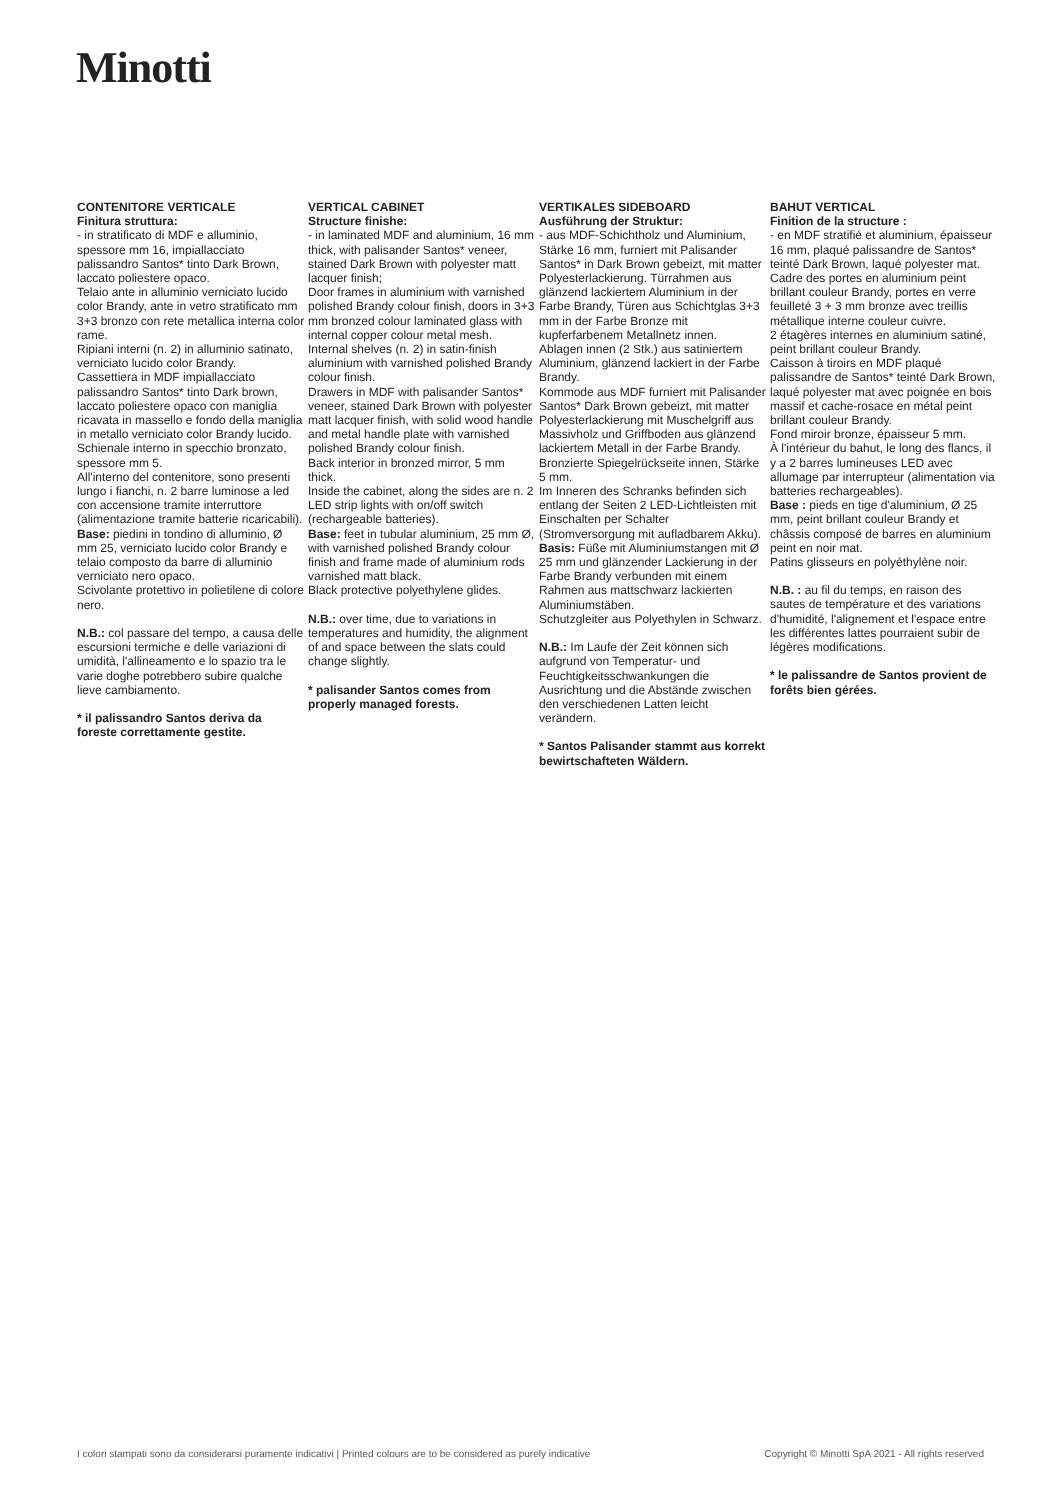Minotti
CONTENITORE VERTICALE
Finitura struttura:
- in stratificato di MDF e alluminio, spessore mm 16, impiallacciato palissandro Santos* tinto Dark Brown, laccato poliestere opaco.
Telaio ante in alluminio verniciato lucido color Brandy, ante in vetro stratificato mm 3+3 bronzo con rete metallica interna color rame.
Ripiani interni (n. 2) in alluminio satinato, verniciato lucido color Brandy.
Cassettiera in MDF impiallacciato palissandro Santos* tinto Dark brown, laccato poliestere opaco con maniglia ricavata in massello e fondo della maniglia in metallo verniciato color Brandy lucido.
Schienale interno in specchio bronzato, spessore mm 5.
All'interno del contenitore, sono presenti lungo i fianchi, n. 2 barre luminose a led con accensione tramite interruttore (alimentazione tramite batterie ricaricabili).
Base: piedini in tondino di alluminio, Ø mm 25, verniciato lucido color Brandy e telaio composto da barre di alluminio verniciato nero opaco.
Scivolante protettivo in polietilene di colore nero.
N.B.: col passare del tempo, a causa delle escursioni termiche e delle variazioni di umidità, l'allineamento e lo spazio tra le varie doghe potrebbero subire qualche lieve cambiamento.
* il palissandro Santos deriva da foreste correttamente gestite.
VERTICAL CABINET
Structure finishe:
- in laminated MDF and aluminium, 16 mm thick, with palisander Santos* veneer, stained Dark Brown with polyester matt lacquer finish;
Door frames in aluminium with varnished polished Brandy colour finish, doors in 3+3 mm bronzed colour laminated glass with internal copper colour metal mesh.
Internal shelves (n. 2) in satin-finish aluminium with varnished polished Brandy colour finish.
Drawers in MDF with palisander Santos* veneer, stained Dark Brown with polyester matt lacquer finish, with solid wood handle and metal handle plate with varnished polished Brandy colour finish.
Back interior in bronzed mirror, 5 mm thick.
Inside the cabinet, along the sides are n. 2 LED strip lights with on/off switch (rechargeable batteries).
Base: feet in tubular aluminium, 25 mm Ø, with varnished polished Brandy colour finish and frame made of aluminium rods varnished matt black.
Black protective polyethylene glides.
N.B.: over time, due to variations in temperatures and humidity, the alignment of and space between the slats could change slightly.
* palisander Santos comes from properly managed forests.
VERTIKALES SIDEBOARD
Ausführung der Struktur:
- aus MDF-Schichtholz und Aluminium, Stärke 16 mm, furniert mit Palisander Santos* in Dark Brown gebeizt, mit matter Polyesterlackierung. Türrahmen aus glänzend lackiertem Aluminium in der Farbe Brandy, Türen aus Schichtglas 3+3 mm in der Farbe Bronze mit kupferfarbenem Metallnetz innen.
Ablagen innen (2 Stk.) aus satiniertem Aluminium, glänzend lackiert in der Farbe Brandy.
Kommode aus MDF furniert mit Palisander Santos* Dark Brown gebeizt, mit matter Polyesterlackierung mit Muschelgriff aus Massivholz und Griffboden aus glänzend lackiertem Metall in der Farbe Brandy.
Bronzierte Spiegelrückseite innen, Stärke 5 mm.
Im Inneren des Schranks befinden sich entlang der Seiten 2 LED-Lichtleisten mit Einschalten per Schalter (Stromversorgung mit aufladbarem Akku).
Basis: Füße mit Aluminiumstangen mit Ø 25 mm und glänzender Lackierung in der Farbe Brandy verbunden mit einem Rahmen aus mattschwarz lackierten Aluminiumstäben.
Schutzgleiter aus Polyethylen in Schwarz.
N.B.: Im Laufe der Zeit können sich aufgrund von Temperatur- und Feuchtigkeitsschwankungen die Ausrichtung und die Abstände zwischen den verschiedenen Latten leicht verändern.
* Santos Palisander stammt aus korrekt bewirtschafteten Wäldern.
BAHUT VERTICAL
Finition de la structure :
- en MDF stratifié et aluminium, épaisseur 16 mm, plaqué palissandre de Santos* teinté Dark Brown, laqué polyester mat.
Cadre des portes en aluminium peint brillant couleur Brandy, portes en verre feuilleté 3 + 3 mm bronze avec treillis métallique interne couleur cuivre.
2 étagères internes en aluminium satiné, peint brillant couleur Brandy.
Caisson à tiroirs en MDF plaqué palissandre de Santos* teinté Dark Brown, laqué polyester mat avec poignée en bois massif et cache-rosace en métal peint brillant couleur Brandy.
Fond miroir bronze, épaisseur 5 mm.
À l'intérieur du bahut, le long des flancs, il y a 2 barres lumineuses LED avec allumage par interrupteur (alimentation via batteries rechargeables).
Base : pieds en tige d'aluminium, Ø 25 mm, peint brillant couleur Brandy et châssis composé de barres en aluminium peint en noir mat.
Patins glisseurs en polyéthylène noir.
N.B. : au fil du temps, en raison des sautes de température et des variations d'humidité, l'alignement et l'espace entre les différentes lattes pourraient subir de légères modifications.
* le palissandre de Santos provient de forêts bien gérées.
I colori stampati sono da considerarsi puramente indicativi | Printed colours are to be considered as purely indicative Copyright © Minotti SpA 2021 - All rights reserved